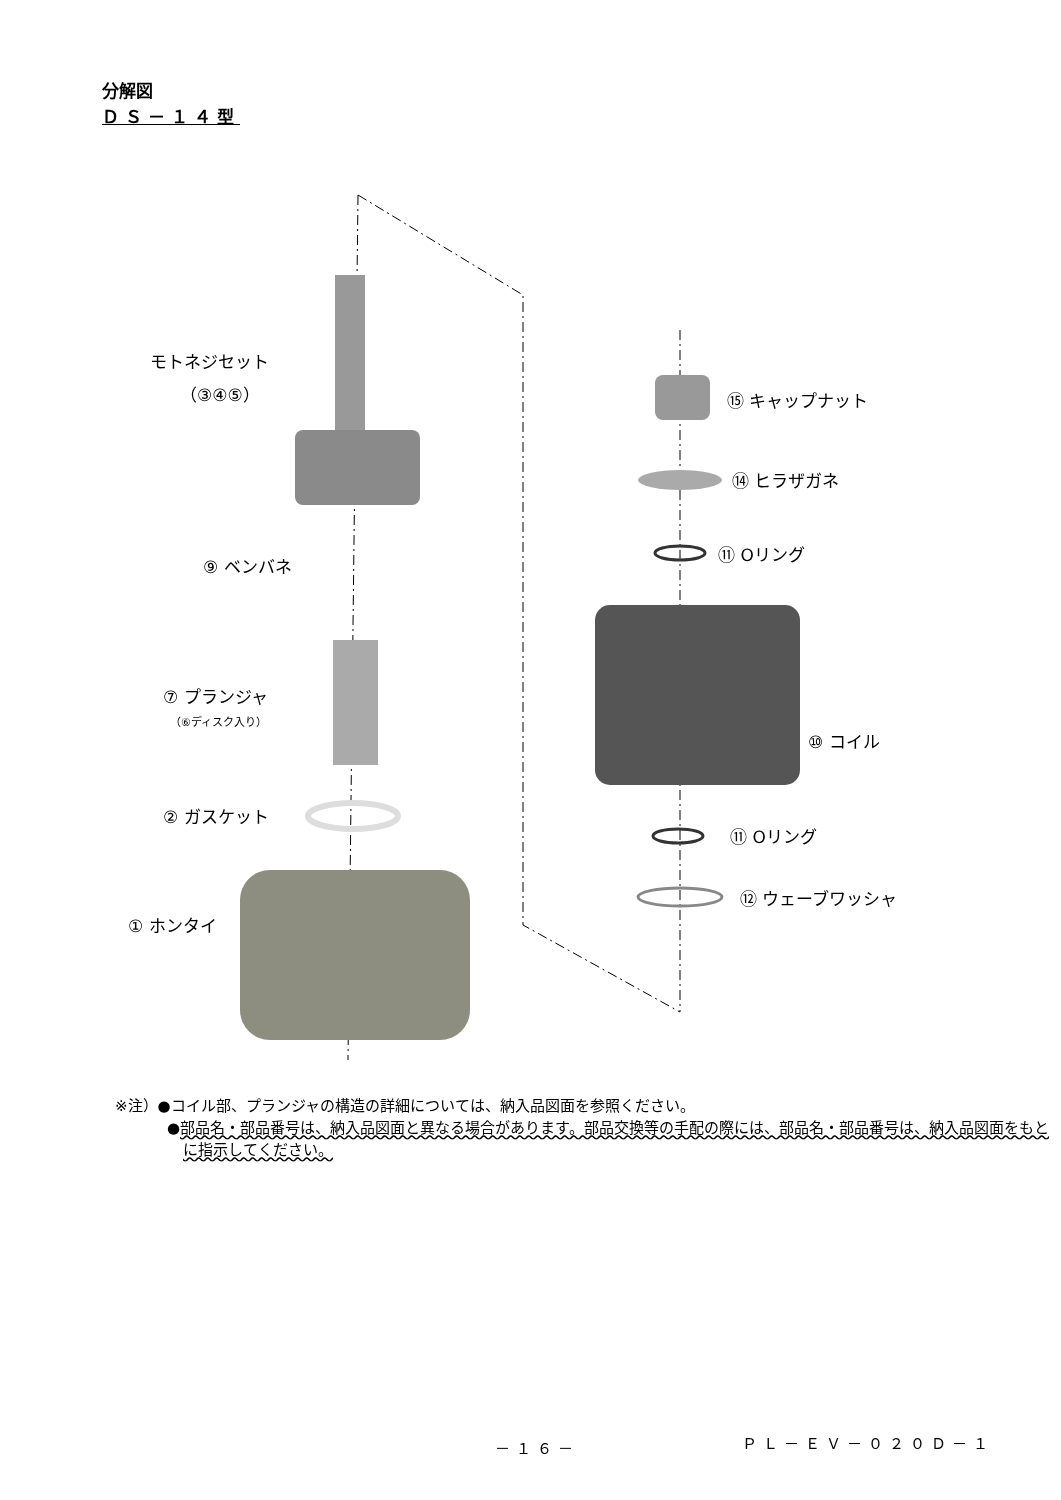分解図
ＤＳ－１４型
モトネジセット
（③④⑤）
⑨ ベンバネ
⑦ プランジャ
（⑥ディスク入り）
② ガスケット
① ホンタイ
⑮ キャップナット
⑭ ヒラザガネ
⑪ Oリング
⑩ コイル
⑪ Oリング
⑫ ウェーブワッシャ
※注）●コイル部、プランジャの構造の詳細については、納入品図面を参照ください。
●部品名・部品番号は、納入品図面と異なる場合があります。部品交換等の手配の際には、部品名・部品番号は、納入品図面をもとに指示してください。
－１６－ ＰＬ－ＥＶ－０２０Ｄ－１